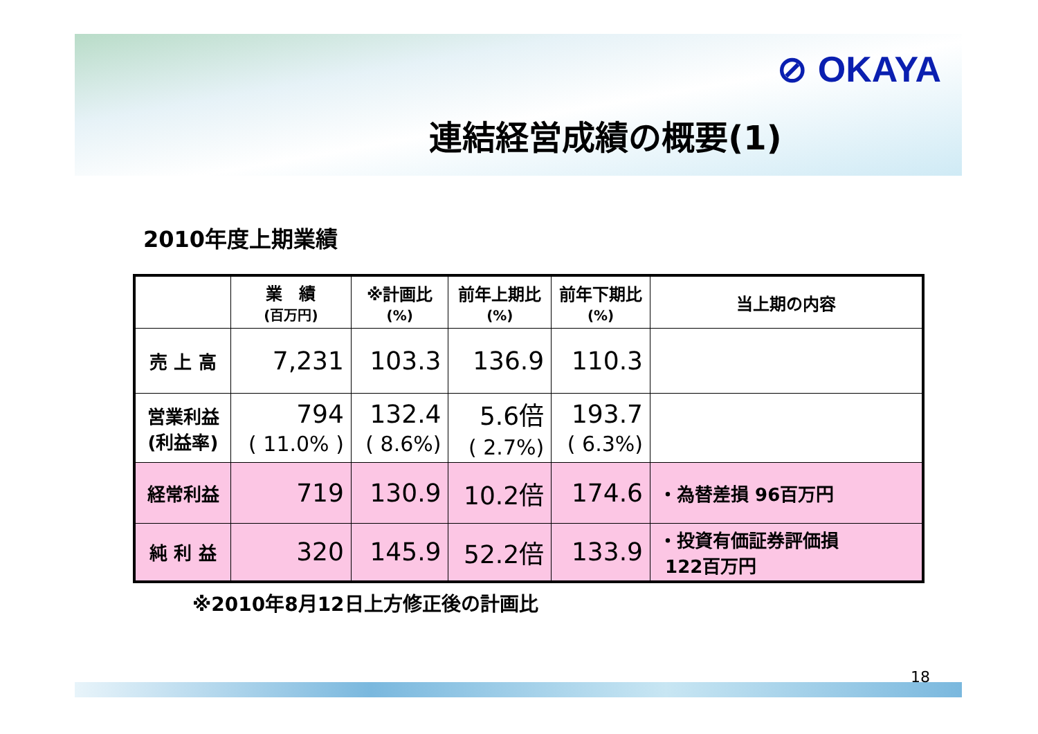⊘ OKAYA
連結経営成績の概要(1)
2010年度上期業績
| | 業 績 (百万円) | ※計画比 (%) | 前年上期比 (%) | 前年下期比 (%) | 当上期の内容 |
| --- | --- | --- | --- | --- | --- |
| 売 上 高 | 7,231 | 103.3 | 136.9 | 110.3 | |
| 営業利益 (利益率) | 794 ( 11.0% ) | 132.4 ( 8.6%) | 5.6倍 ( 2.7%) | 193.7 ( 6.3%) | |
| 経常利益 | 719 | 130.9 | 10.2倍 | 174.6 | ・為替差損 96百万円 |
| 純 利 益 | 320 | 145.9 | 52.2倍 | 133.9 | ・投資有価証券評価損 122百万円 |
※2010年8月12日上方修正後の計画比
18